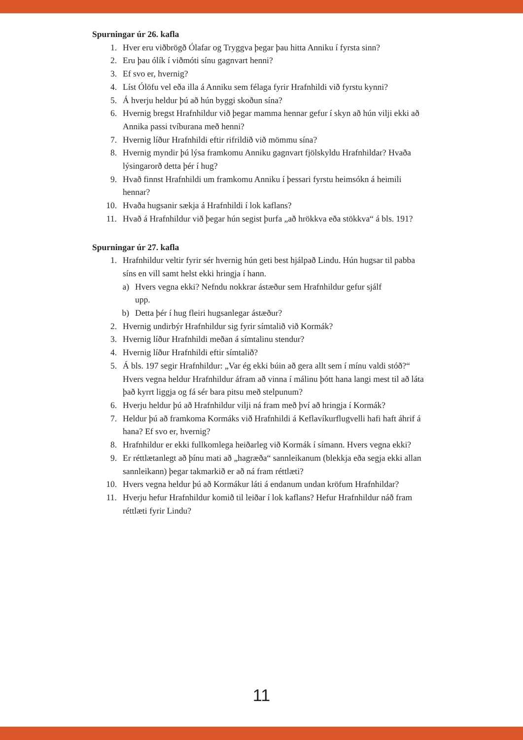Spurningar úr 26. kafla
1. Hver eru viðbrögð Ólafar og Tryggva þegar þau hitta Anniku í fyrsta sinn?
2. Eru þau ólík í viðmóti sínu gagnvart henni?
3. Ef svo er, hvernig?
4. Líst Ólöfu vel eða illa á Anniku sem félaga fyrir Hrafnhildi við fyrstu kynni?
5. Á hverju heldur þú að hún byggi skoðun sína?
6. Hvernig bregst Hrafnhildur við þegar mamma hennar gefur í skyn að hún vilji ekki að Annika passi tvíburana með henni?
7. Hvernig líður Hrafnhildi eftir rifrildið við mömmu sína?
8. Hvernig myndir þú lýsa framkomu Anniku gagnvart fjölskyldu Hrafnhildar? Hvaða lýsingarorð detta þér í hug?
9. Hvað finnst Hrafnhildi um framkomu Anniku í þessari fyrstu heimsókn á heimili hennar?
10. Hvaða hugsanir sækja á Hrafnhildi í lok kaflans?
11. Hvað á Hrafnhildur við þegar hún segist þurfa „að hrökkva eða stökkva“ á bls. 191?
Spurningar úr 27. kafla
1. Hrafnhildur veltir fyrir sér hvernig hún geti best hjálpað Lindu. Hún hugsar til pabba síns en vill samt helst ekki hringja í hann.
a) Hvers vegna ekki? Nefndu nokkrar ástæður sem Hrafnhildur gefur sjálf upp.
b) Detta þér í hug fleiri hugsanlegar ástæður?
2. Hvernig undirbýr Hrafnhildur sig fyrir símtalið við Kormák?
3. Hvernig líður Hrafnhildi meðan á símtalinu stendur?
4. Hvernig líður Hrafnhildi eftir símtalið?
5. Á bls. 197 segir Hrafnhildur: „Var ég ekki búin að gera allt sem í mínu valdi stóð?“ Hvers vegna heldur Hrafnhildur áfram að vinna í málinu þótt hana langi mest til að láta það kyrrt liggja og fá sér bara pitsu með stelpunum?
6. Hverju heldur þú að Hrafnhildur vilji ná fram með því að hringja í Kormák?
7. Heldur þú að framkoma Kormáks við Hrafnhildi á Keflavíkurflugvelli hafi haft áhrif á hana? Ef svo er, hvernig?
8. Hrafnhildur er ekki fullkomlega heiðarleg við Kormák í símann. Hvers vegna ekki?
9. Er réttlætanlegt að þínu mati að „hagræða“ sannleikanum (blekkja eða segja ekki allan sannleikann) þegar takmarkið er að ná fram réttlæti?
10. Hvers vegna heldur þú að Kormákur láti á endanum undan kröfum Hrafnhildar?
11. Hverju hefur Hrafnhildur komið til leiðar í lok kaflans? Hefur Hrafnhildur náð fram réttlæti fyrir Lindu?
11